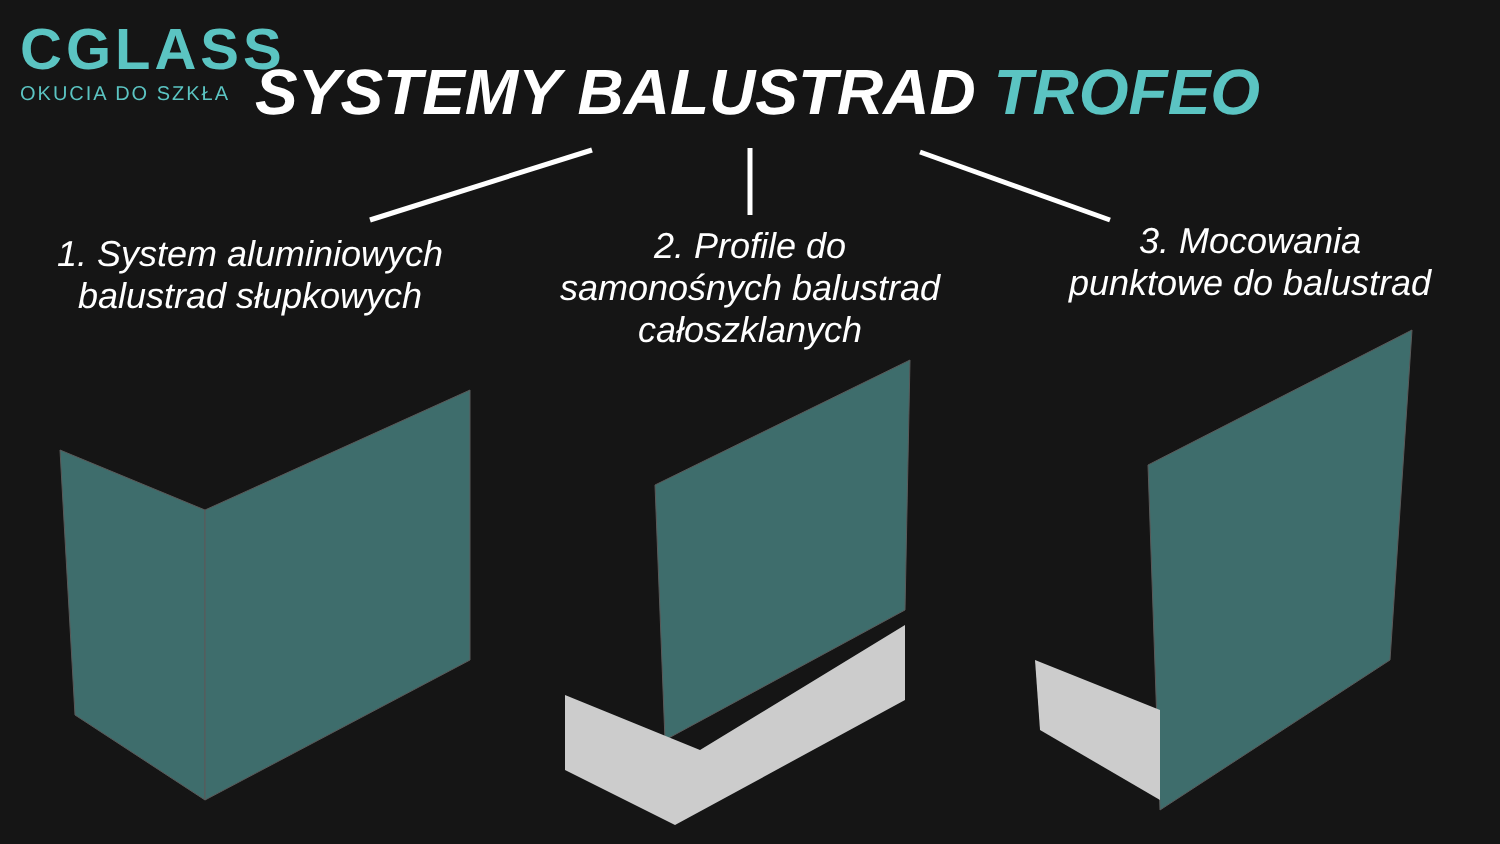CGLASS
OKUCIA DO SZKŁA
SYSTEMY BALUSTRAD TROFEO
1. System aluminiowych
balustrad słupkowych
2. Profile do
samonośnych balustrad
całoszklanych
3. Mocowania
punktowe do balustrad